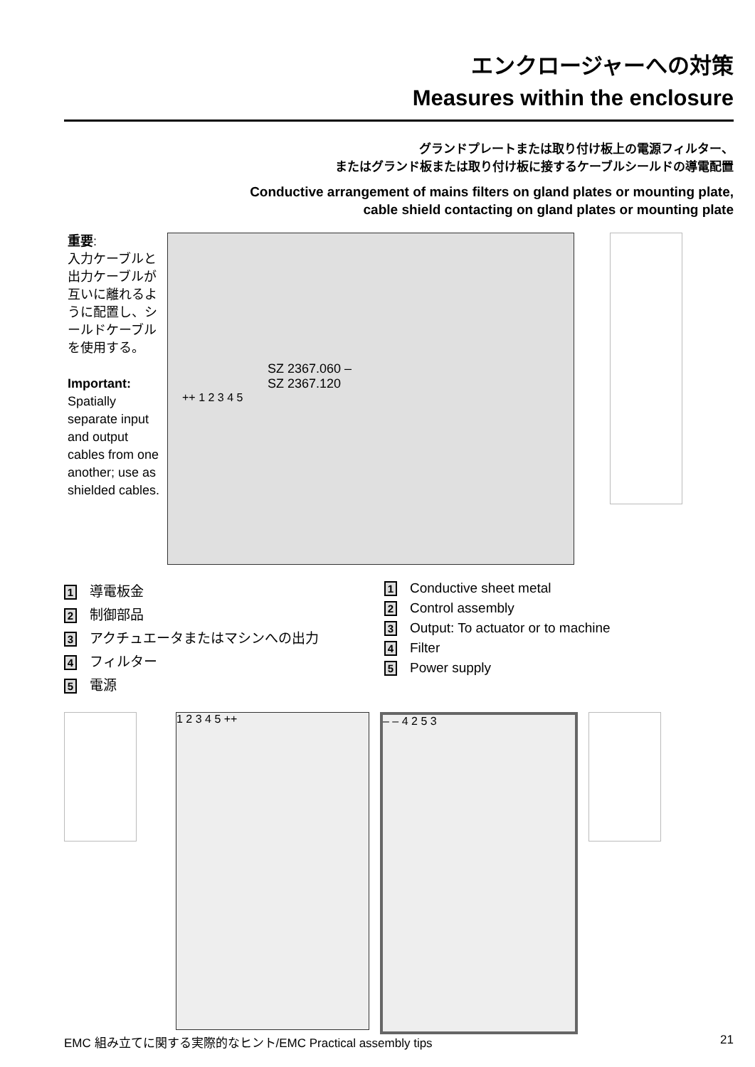エンクロージャーへの対策
Measures within the enclosure
グランドプレートまたは取り付け板上の電源フィルター、
またはグランド板または取り付け板に接するケーブルシールドの導電配置
Conductive arrangement of mains filters on gland plates or mounting plate,
cable shield contacting on gland plates or mounting plate
重要:
入力ケーブルと出力ケーブルが互いに離れるように配置し、シールドケーブルを使用する。
Important:
Spatially separate input and output cables from one another; use as shielded cables.
SZ 2367.060 –
SZ 2367.120
++ 1 2 3 4 5
1 導電板金
2 制御部品
3 アクチュエータまたはマシンへの出力
4 フィルター
5 電源
1 Conductive sheet metal
2 Control assembly
3 Output: To actuator or to machine
4 Filter
5 Power supply
1 2 3 4 5 ++ – – 4 2 5 3
EMC 組み立てに関する実際的なヒント/EMC Practical assembly tips 21